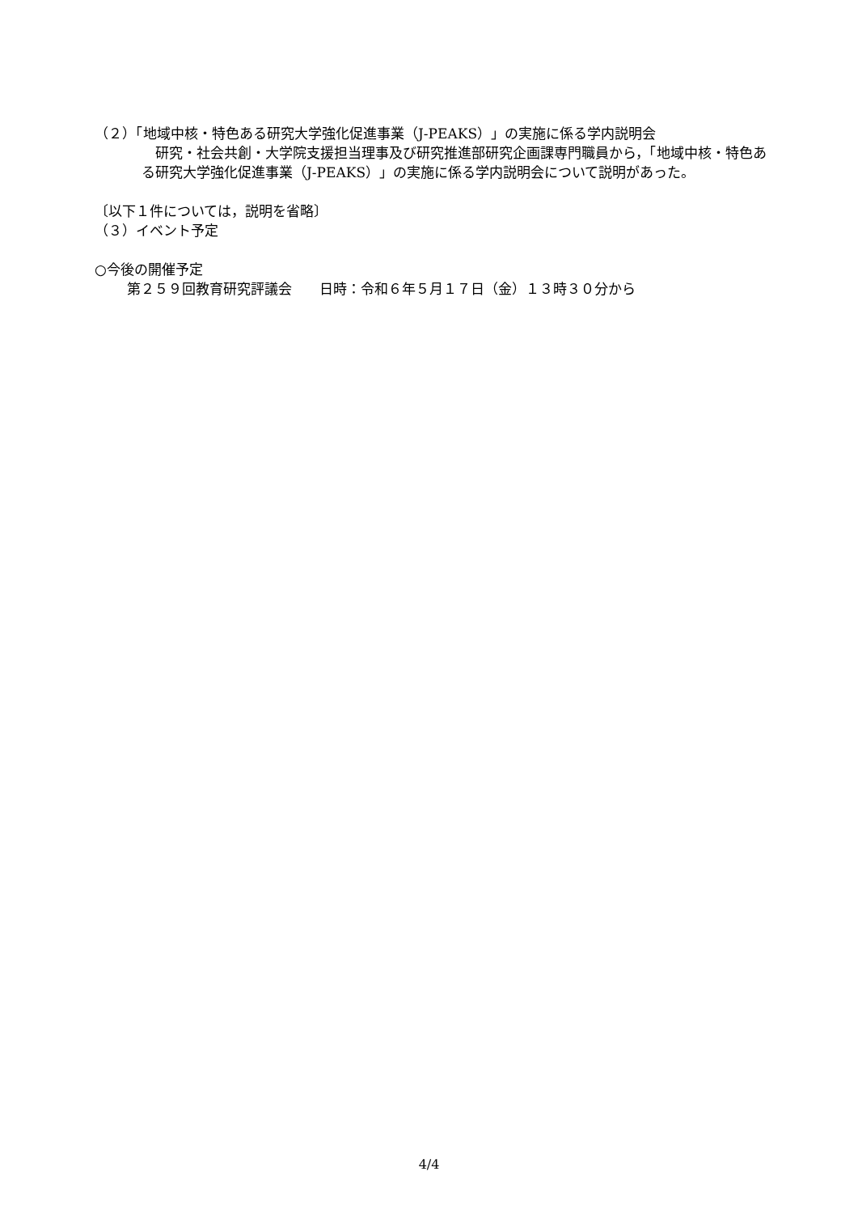（２）「地域中核・特色ある研究大学強化促進事業（J-PEAKS）」の実施に係る学内説明会
　研究・社会共創・大学院支援担当理事及び研究推進部研究企画課専門職員から，「地域中核・特色ある研究大学強化促進事業（J-PEAKS）」の実施に係る学内説明会について説明があった。
〔以下１件については，説明を省略〕
（３）イベント予定
○今後の開催予定
第２５９回教育研究評議会　　日時：令和６年５月１７日（金）１３時３０分から
4/4